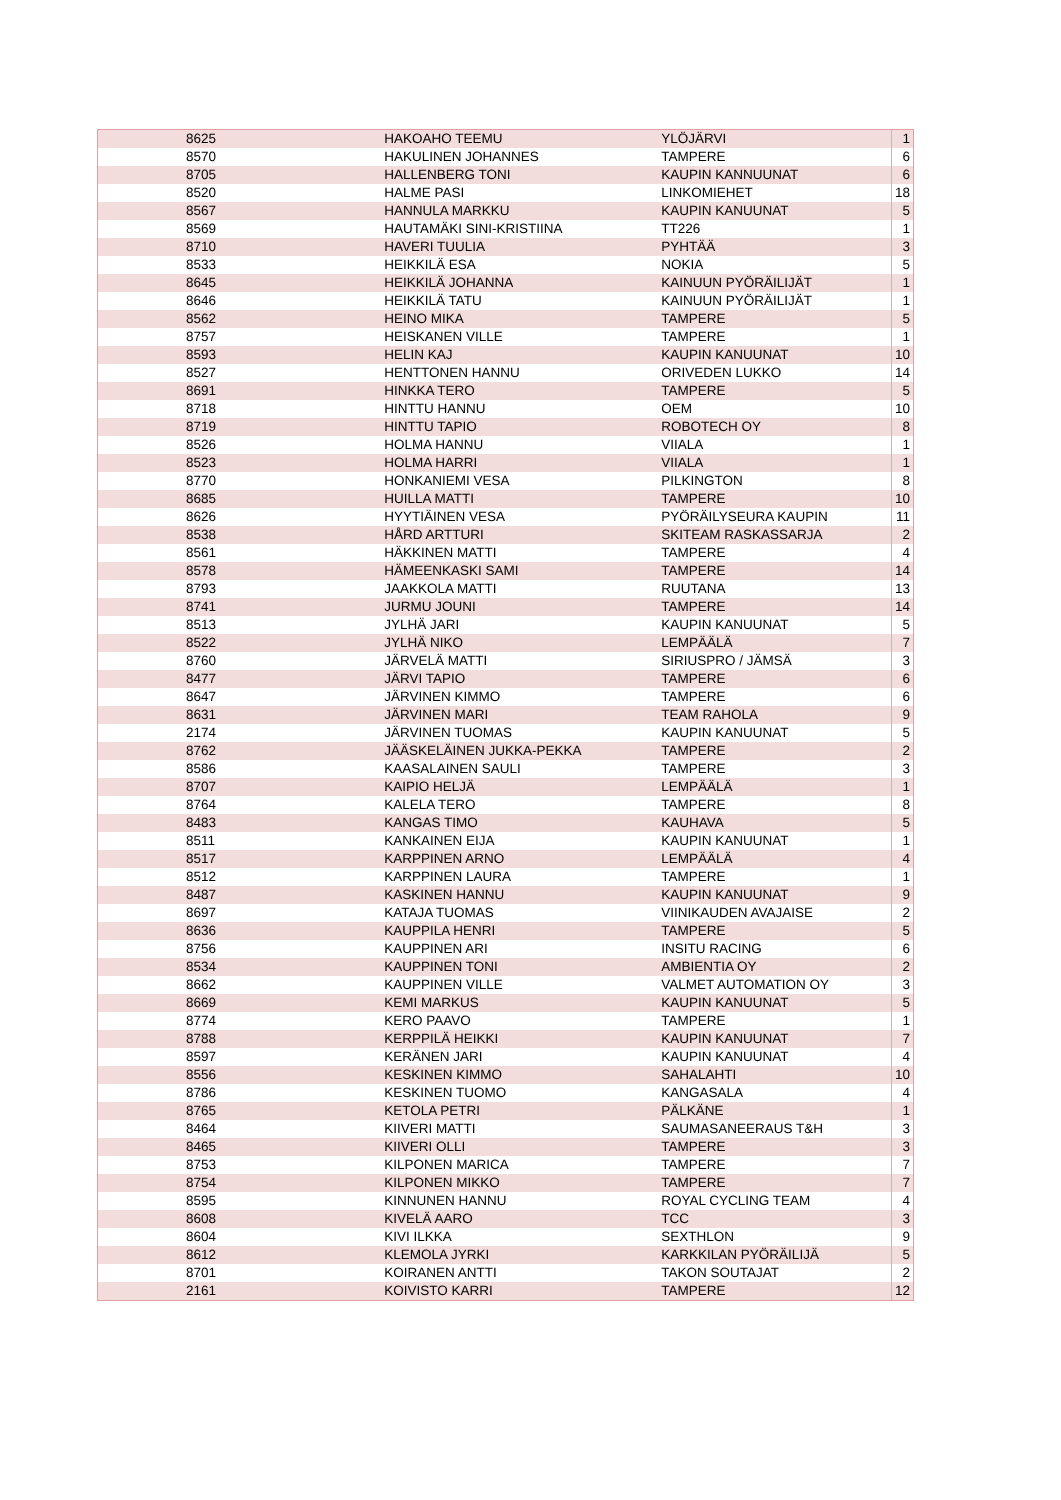| 8625 | HAKOAHO TEEMU | YLÖJÄRVI | 1 |
| 8570 | HAKULINEN JOHANNES | TAMPERE | 6 |
| 8705 | HALLENBERG TONI | KAUPIN KANNUUNAT | 6 |
| 8520 | HALME PASI | LINKOMIEHET | 18 |
| 8567 | HANNULA MARKKU | KAUPIN KANUUNAT | 5 |
| 8569 | HAUTAMÄKI SINI-KRISTIINA | TT226 | 1 |
| 8710 | HAVERI TUULIA | PYHTÄÄ | 3 |
| 8533 | HEIKKILÄ ESA | NOKIA | 5 |
| 8645 | HEIKKILÄ JOHANNA | KAINUUN PYÖRÄILIJÄT | 1 |
| 8646 | HEIKKILÄ TATU | KAINUUN PYÖRÄILIJÄT | 1 |
| 8562 | HEINO MIKA | TAMPERE | 5 |
| 8757 | HEISKANEN VILLE | TAMPERE | 1 |
| 8593 | HELIN KAJ | KAUPIN KANUUNAT | 10 |
| 8527 | HENTTONEN HANNU | ORIVEDEN LUKKO | 14 |
| 8691 | HINKKA TERO | TAMPERE | 5 |
| 8718 | HINTTU HANNU | OEM | 10 |
| 8719 | HINTTU TAPIO | ROBOTECH OY | 8 |
| 8526 | HOLMA HANNU | VIIALA | 1 |
| 8523 | HOLMA HARRI | VIIALA | 1 |
| 8770 | HONKANIEMI VESA | PILKINGTON | 8 |
| 8685 | HUILLA MATTI | TAMPERE | 10 |
| 8626 | HYYTIÄINEN VESA | PYÖRÄILYSEURA KAUPIN | 11 |
| 8538 | HÅRD ARTTURI | SKITEAM RASKASSARJA | 2 |
| 8561 | HÄKKINEN MATTI | TAMPERE | 4 |
| 8578 | HÄMEENKASKI SAMI | TAMPERE | 14 |
| 8793 | JAAKKOLA MATTI | RUUTANA | 13 |
| 8741 | JURMU JOUNI | TAMPERE | 14 |
| 8513 | JYLHÄ JARI | KAUPIN KANUUNAT | 5 |
| 8522 | JYLHÄ NIKO | LEMPÄÄLÄ | 7 |
| 8760 | JÄRVELÄ MATTI | SIRIUSPRO / JÄMSÄ | 3 |
| 8477 | JÄRVI TAPIO | TAMPERE | 6 |
| 8647 | JÄRVINEN KIMMO | TAMPERE | 6 |
| 8631 | JÄRVINEN MARI | TEAM RAHOLA | 9 |
| 2174 | JÄRVINEN TUOMAS | KAUPIN KANUUNAT | 5 |
| 8762 | JÄÄSKELÄINEN JUKKA-PEKKA | TAMPERE | 2 |
| 8586 | KAASALAINEN SAULI | TAMPERE | 3 |
| 8707 | KAIPIO HELJÄ | LEMPÄÄLÄ | 1 |
| 8764 | KALELA TERO | TAMPERE | 8 |
| 8483 | KANGAS TIMO | KAUHAVA | 5 |
| 8511 | KANKAINEN EIJA | KAUPIN KANUUNAT | 1 |
| 8517 | KARPPINEN ARNO | LEMPÄÄLÄ | 4 |
| 8512 | KARPPINEN LAURA | TAMPERE | 1 |
| 8487 | KASKINEN HANNU | KAUPIN KANUUNAT | 9 |
| 8697 | KATAJA TUOMAS | VIINIKAUDEN AVAJAISE | 2 |
| 8636 | KAUPPILA HENRI | TAMPERE | 5 |
| 8756 | KAUPPINEN ARI | INSITU RACING | 6 |
| 8534 | KAUPPINEN TONI | AMBIENTIA OY | 2 |
| 8662 | KAUPPINEN VILLE | VALMET AUTOMATION OY | 3 |
| 8669 | KEMI MARKUS | KAUPIN KANUUNAT | 5 |
| 8774 | KERO PAAVO | TAMPERE | 1 |
| 8788 | KERPPILÄ HEIKKI | KAUPIN KANUUNAT | 7 |
| 8597 | KERÄNEN JARI | KAUPIN KANUUNAT | 4 |
| 8556 | KESKINEN KIMMO | SAHALAHTI | 10 |
| 8786 | KESKINEN TUOMO | KANGASALA | 4 |
| 8765 | KETOLA PETRI | PÄLKÄNE | 1 |
| 8464 | KIIVERI MATTI | SAUMASANEERAUS T&H | 3 |
| 8465 | KIIVERI OLLI | TAMPERE | 3 |
| 8753 | KILPONEN MARICA | TAMPERE | 7 |
| 8754 | KILPONEN MIKKO | TAMPERE | 7 |
| 8595 | KINNUNEN HANNU | ROYAL CYCLING TEAM | 4 |
| 8608 | KIVELÄ AARO | TCC | 3 |
| 8604 | KIVI ILKKA | SEXTHLON | 9 |
| 8612 | KLEMOLA JYRKI | KARKKILAN PYÖRÄILIJÄ | 5 |
| 8701 | KOIRANEN ANTTI | TAKON SOUTAJAT | 2 |
| 2161 | KOIVISTO KARRI | TAMPERE | 12 |